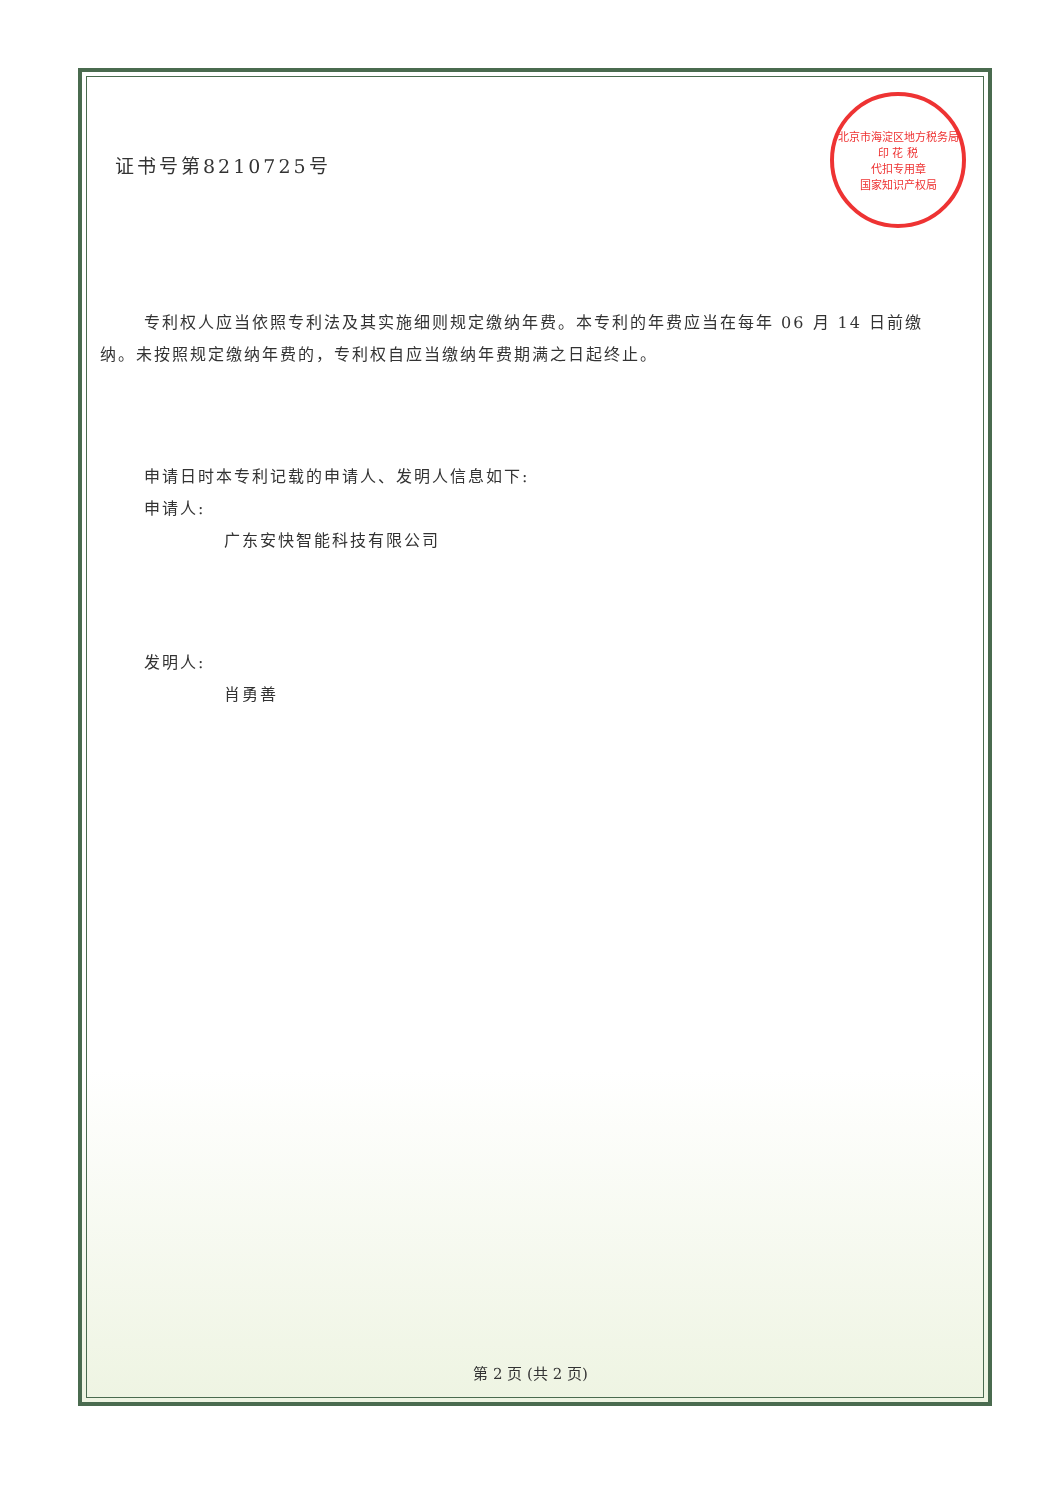北京市海淀区地方税务局
印 花 税
代扣专用章
国家知识产权局
证书号第8210725号
专利权人应当依照专利法及其实施细则规定缴纳年费。本专利的年费应当在每年 06 月 14 日前缴纳。未按照规定缴纳年费的，专利权自应当缴纳年费期满之日起终止。
申请日时本专利记载的申请人、发明人信息如下:
申请人:
广东安快智能科技有限公司
发明人:
肖勇善
第 2 页 (共 2 页)